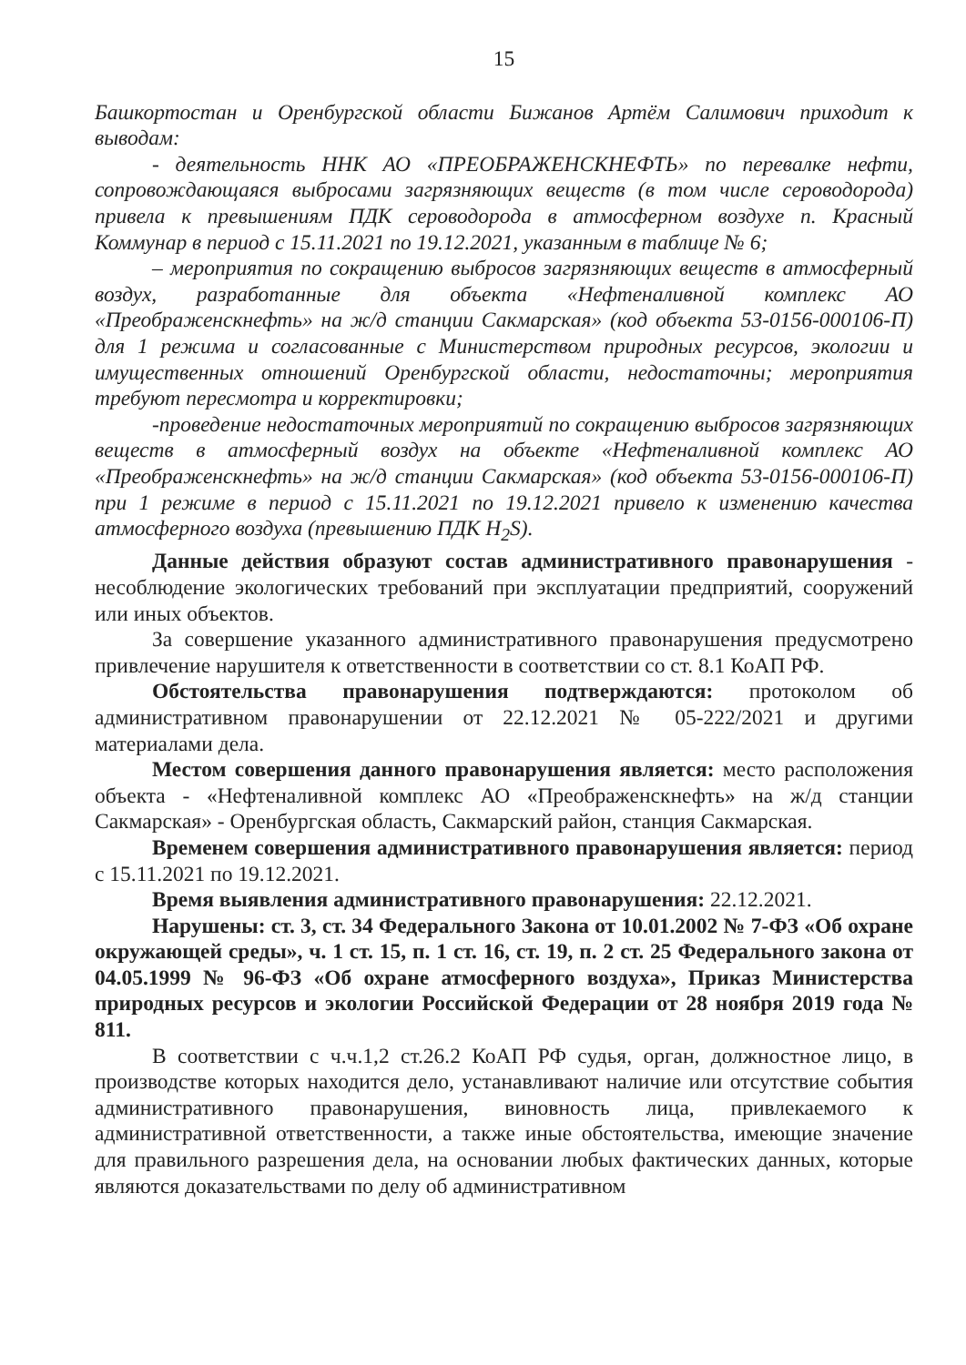15
Башкортостан и Оренбургской области Бижанов Артём Салимович приходит к выводам:
- деятельность ННК АО «ПРЕОБРАЖЕНСКНЕФТЬ» по перевалке нефти, сопровождающаяся выбросами загрязняющих веществ (в том числе сероводорода) привела к превышениям ПДК сероводорода в атмосферном воздухе п. Красный Коммунар в период с 15.11.2021 по 19.12.2021, указанным в таблице № 6;
– мероприятия по сокращению выбросов загрязняющих веществ в атмосферный воздух, разработанные для объекта «Нефтеналивной комплекс АО «Преображенскнефть» на ж/д станции Сакмарская» (код объекта 53-0156-000106-П) для 1 режима и согласованные с Министерством природных ресурсов, экологии и имущественных отношений Оренбургской области, недостаточны; мероприятия требуют пересмотра и корректировки;
-проведение недостаточных мероприятий по сокращению выбросов загрязняющих веществ в атмосферный воздух на объекте «Нефтеналивной комплекс АО «Преображенскнефть» на ж/д станции Сакмарская» (код объекта 53-0156-000106-П) при 1 режиме в период с 15.11.2021 по 19.12.2021 привело к изменению качества атмосферного воздуха (превышению ПДК H<sub>2</sub>S).
Данные действия образуют состав административного правонарушения - несоблюдение экологических требований при эксплуатации предприятий, сооружений или иных объектов.
За совершение указанного административного правонарушения предусмотрено привлечение нарушителя к ответственности в соответствии со ст. 8.1 КоАП РФ.
Обстоятельства правонарушения подтверждаются: протоколом об административном правонарушении от 22.12.2021 № 05-222/2021 и другими материалами дела.
Местом совершения данного правонарушения является: место расположения объекта - «Нефтеналивной комплекс АО «Преображенскнефть» на ж/д станции Сакмарская» - Оренбургская область, Сакмарский район, станция Сакмарская.
Временем совершения административного правонарушения является: период с 15.11.2021 по 19.12.2021.
Время выявления административного правонарушения: 22.12.2021.
Нарушены: ст. 3, ст. 34 Федерального Закона от 10.01.2002 № 7-ФЗ «Об охране окружающей среды», ч. 1 ст. 15, п. 1 ст. 16, ст. 19, п. 2 ст. 25 Федерального закона от 04.05.1999 № 96-ФЗ «Об охране атмосферного воздуха», Приказ Министерства природных ресурсов и экологии Российской Федерации от 28 ноября 2019 года № 811.
В соответствии с ч.ч.1,2 ст.26.2 КоАП РФ судья, орган, должностное лицо, в производстве которых находится дело, устанавливают наличие или отсутствие события административного правонарушения, виновность лица, привлекаемого к административной ответственности, а также иные обстоятельства, имеющие значение для правильного разрешения дела, на основании любых фактических данных, которые являются доказательствами по делу об административном